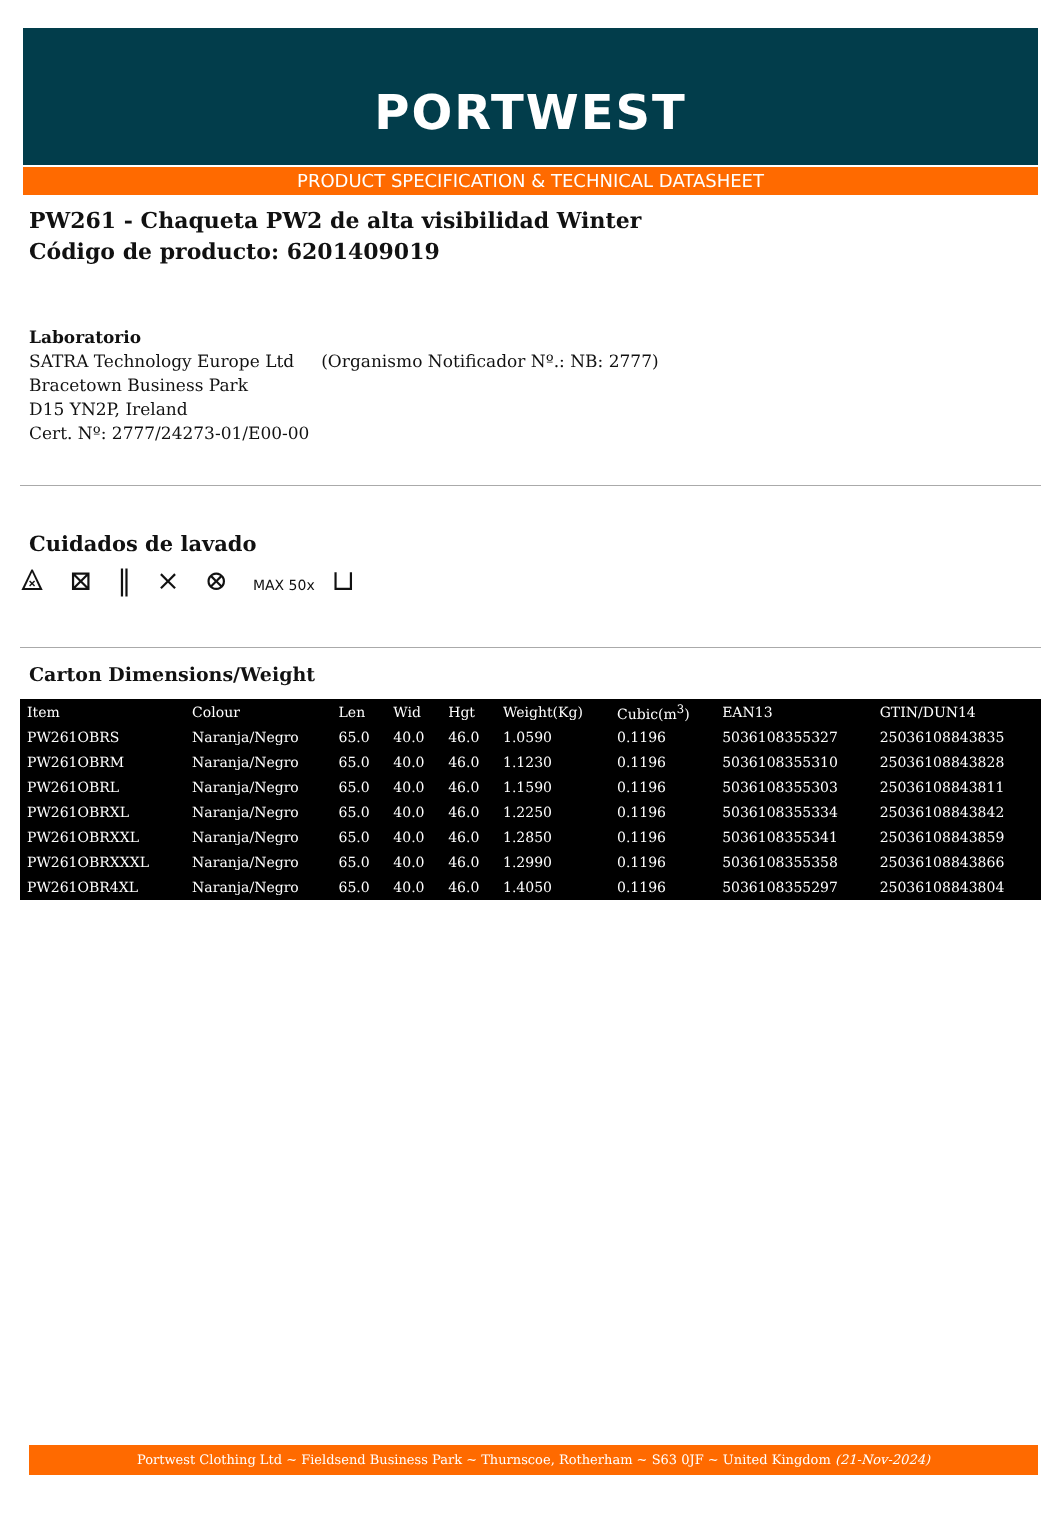PORTWEST
PRODUCT SPECIFICATION & TECHNICAL DATASHEET
PW261 - Chaqueta PW2 de alta visibilidad Winter
Código de producto: 6201409019
Laboratorio
SATRA Technology Europe Ltd (Organismo Notificador Nº.: NB: 2777)
Bracetown Business Park
D15 YN2P, Ireland
Cert. Nº: 2777/24273-01/E00-00
Cuidados de lavado
⨻ ⊠ ‖ ⨯ ⊗ MAX 50x ⊔
Carton Dimensions/Weight
| Item | Colour | Len | Wid | Hgt | Weight(Kg) | Cubic(m<sup>3</sup>) | EAN13 | GTIN/DUN14 |
| --- | --- | --- | --- | --- | --- | --- | --- | --- |
| PW261OBRS | Naranja/Negro | 65.0 | 40.0 | 46.0 | 1.0590 | 0.1196 | 5036108355327 | 25036108843835 |
| PW261OBRM | Naranja/Negro | 65.0 | 40.0 | 46.0 | 1.1230 | 0.1196 | 5036108355310 | 25036108843828 |
| PW261OBRL | Naranja/Negro | 65.0 | 40.0 | 46.0 | 1.1590 | 0.1196 | 5036108355303 | 25036108843811 |
| PW261OBRXL | Naranja/Negro | 65.0 | 40.0 | 46.0 | 1.2250 | 0.1196 | 5036108355334 | 25036108843842 |
| PW261OBRXXL | Naranja/Negro | 65.0 | 40.0 | 46.0 | 1.2850 | 0.1196 | 5036108355341 | 25036108843859 |
| PW261OBRXXXL | Naranja/Negro | 65.0 | 40.0 | 46.0 | 1.2990 | 0.1196 | 5036108355358 | 25036108843866 |
| PW261OBR4XL | Naranja/Negro | 65.0 | 40.0 | 46.0 | 1.4050 | 0.1196 | 5036108355297 | 25036108843804 |
Portwest Clothing Ltd ~ Fieldsend Business Park ~ Thurnscoe, Rotherham ~ S63 0JF ~ United Kingdom (21-Nov-2024)